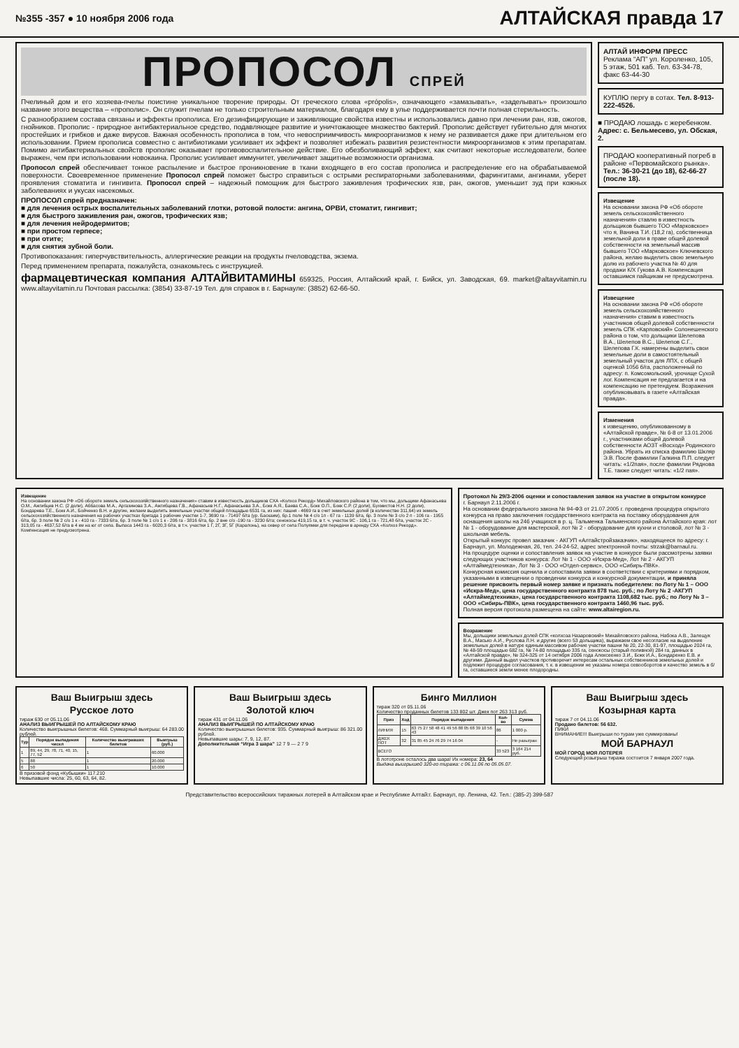№355 -357 ● 10 ноября 2006 года АЛТАЙСКАЯ правда 17
ПРОПОСОЛ СПРЕЙ
Пчелиный дом и его хозяева-пчелы поистине уникальное творение природы. От греческого слова «própolis», означающего «замазывать», «заделывать» произошло название этого вещества – «прополис». Он служит пчелам не только строительным материалом, благодаря ему в улье поддерживается почти полная стерильность.
С разнообразием состава связаны и эффекты прополиса. Его дезинфицирующие и заживляющие свойства известны и использовались давно при лечении ран, язв, ожогов, гнойников. Прополис - природное антибактериальное средство, подавляющее развитие и уничтожающее множество бактерий. Прополис действует губительно для многих простейших и грибков и даже вирусов. Важная особенность прополиса в том, что невосприимчивость микроорганизмов к нему не развивается даже при длительном его использовании. Прием прополиса совместно с антибиотиками усиливает их эффект и позволяет избежать развития резистентности микроорганизмов к этим препаратам. Помимо антибактериальных свойств прополис оказывает противовоспалительное действие. Его обезболивающий эффект, как считают некоторые исследователи, более выражен, чем при использовании новокаина. Прополис усиливает иммунитет, увеличивает защитные возможности организма.
Пропосол спрей обеспечивает тонкое распыление и быстрое проникновение в ткани входящего в его состав прополиса и распределение его на обрабатываемой поверхности. Своевременное применение Пропосол спрей поможет быстро справиться с острыми респираторными заболеваниями, фарингитами, ангинами, уберет проявления стоматита и гингивита. Пропосол спрей – надежный помощник для быстрого заживления трофических язв, ран, ожогов, уменьшит зуд при кожных заболеваниях и укусах насекомых.
ПРОПОСОЛ спрей предназначен:
■ для лечения острых воспалительных заболеваний глотки, ротовой полости: ангина, ОРВИ, стоматит, гингивит;
■ для быстрого заживления ран, ожогов, трофических язв;
■ для лечения нейродермитов;
■ при простом герпесе;
■ при отите;
■ для снятия зубной боли.
Противопоказания: гиперчувствительность, аллергические реакции на продукты пчеловодства, экзема.
Перед применением препарата, пожалуйста, ознакомьтесь с инструкцией.
фармацевтическая компания АЛТАЙВИТАМИНЫ 659325, Россия, Алтайский край, г. Бийск, ул. Заводская, 69. market@altayvitamin.ru www.altayvitamin.ru Почтовая рассылка: (3854) 33-87-19 Тел. для справок в г. Барнауле: (3852) 62-66-50.
АЛТАЙ ИНФОРМ ПРЕСС
Реклама “АП” ул. Короленко, 105, 5 этаж, 501 каб. Тел. 63-34-78, факс 63-44-30
КУПЛЮ пергу в сотах. Тел. 8-913-222-4526.
■ ПРОДАЮ лошадь с жеребенком. Адрес: с. Бельмесево, ул. Обская, 2.
ПРОДАЮ кооперативный погреб в районе «Первомайского рынка». Тел.: 36-30-21 (до 18), 62-66-27 (после 18).
Извещение
На основании закона РФ «Об обороте земель сельскохозяйственного назначения» ставлю в известность дольщиков бывшего ТОО «Марковское» что я, Ванина Т.И. (18,2 га), собственница земельной доли в праве общей долевой собственности на земельный массив бывшего ТОО «Марковское» Ключевского района, желаю выделить свою земельную долю из рабочего участка № 40 для продажи К/Х Гукова А.В. Компенсация оставшимся пайщикам не предусмотрена.
Извещение
На основании закона РФ «Об обороте земель сельскохозяйственного назначения» ставим в известность участников общей долевой собственности земель СПК «Карповский» Солонешенского района о том, что дольщики Шелепова В.А., Шелепов В.С., Шелепов С.Г., Шелепова Г.К. намерены выделить свои земельные доли в самостоятельный земельный участок для ЛПХ, с общей оценкой 1056 б/га, расположенный по адресу: п. Комсомольский, урочище Сухой лог. Компенсация не предлагается и на компенсацию не претендуем. Возражения опубликовывать в газете «Алтайская правда».
Изменения
к извещению, опубликованному в «Алтайской правде», № 6-8 от 13.01.2006 г., участниками общей долевой собственности АОЗТ «Восход» Родинского района. Убрать из списка фамилию Шкляр Э.В. После фамилии Галкина П.П. следует читать: «1/2пая», после фамилии Ряднова Т.Е. также следует читать: «1/2 пая».
Извещение
На основании закона РФ «Об обороте земель сельскохозяйственного назначения» ставим в известность дольщиков СХА «Колхоз Рекорд» Михайловского района в том, что мы, дольщики Афанасьева О.М., Ажгибцев Н.С. (2 доли), Аббасова М.А., Аргазинова З.А., Ажгибцева Г.В., Афанасьев Н.Г., Афанасьева З.А., Бокк А.Я., Баева С.А., Бокк О.П., Бокк С.Р. (2 доли), Бухмистов Н.Н. (2 доли), Бондарева Т.Е., Бокк А.И., Бойченко В.Н. и другие, желаем выделить земельные участки общей площадью 6531 га, из них: пашня - 4669 га в счет земельных долей (в количестве 311,64) из земель сельскохозяйственного назначения на рабочих участках бригада 1 рабочие участки 1-7, 3690 га - 71497 б/га (ур. Баскаим), бр.1 поле № 4 с/о 1п - 67 га - 1139 б/га, бр. 3 поле № 3 с/о 2 п - 106 га - 1955 б/га, бр. 3 поле № 2 с/о 1 к - 410 га - 7333 б/га, бр. 3 поле № 1 с/о 1 к - 206 га - 3816 б/га, бр. 2 вне с/о -190 га - 3230 б/га; сенокосы 419,15 га, в т. ч. участок 9С - 106,1 га - 721,48 б/га, участок 2С - 313,05 га - 4637,52 б/га в 4 км на юг от села. Выпаса 1443 га - 6020,3 б/га, в т.ч. участки 1 Г, 2Г, 3Г, 5Г (Каралонь), на север от села Полуямки для передачи в аренду СХА «Колхоз Рекорд». Компенсация не предусмотрена.
Протокол № 29/3-2006 оценки и сопоставления заявок на участие в открытом конкурсе
г. Барнаул 2.11.2006 г.
На основании федерального закона № 94-ФЗ от 21.07.2005 г. проведена процедура открытого конкурса на право заключения государственного контракта на поставку оборудования для оснащения школы на 246 учащихся в р. ц. Тальменка Тальменского района Алтайского края: лот № 1 - оборудование для мастерской, лот № 2 - оборудование для кухни и столовой, лот № 3 - школьная мебель.
Открытый конкурс провел заказчик - АКГУП «Алтайстройзаказчик», находящееся по адресу: г. Барнаул, ул. Молодежная, 26, тел. 24-24-52, адрес электронной почты: strzak@barnaul.ru.
На процедуре оценки и сопоставления заявок на участие в конкурсе были рассмотрены заявки следующих участников конкурса: Лот № 1 - ООО «Искра-Мед», Лот № 2 - АКГУП «Алтаймедтехника», Лот № 3 - ООО «Отдел-сервис», ООО «Сибирь-ПВК».
Конкурсная комиссия оценила и сопоставила заявки в соответствии с критериями и порядком, указанными в извещении о проведении конкурса и конкурсной документации, и приняла решение присвоить первый номер заявке и признать победителем: по Лоту № 1 – ООО «Искра-Мед», цена государственного контракта 878 тыс. руб.; по Лоту № 2 -АКГУП «Алтаймедтехника», цена государственного контракта 1108,682 тыс. руб.; по Лоту № 3 – ООО «Сибирь-ПВК», цена государственного контракта 1460,96 тыс. руб.
Полная версия протокола размещена на сайте: www.altairegion.ru.
Возражение
Мы, дольщики земельных долей СПК «колхоза Назаровский» Михайловского района, Набока А.В., Залещук В.А., Масько А.И., Руслова Л.Н. и другие (всего 53 дольщика), выражаем свое несогласие на выделение земельных долей в натуре единым массивом рабочие участки пашни № 20, 22-30, 81-97, площадью 2024 га, № 48-59 площадью 682 га, № 74-80 площадью 335 га, сенокосы (старый поливной) 284 га, данных в «Алтайской правде», № 324-325 от 14 октября 2006 года Алексеенко З.И., Бокк И.А., Бондаренко Е.В. и другими. Данный выдел участков противоречит интересам остальных собственников земельных долей и подлежит процедуре согласования, т. к. в извещении не указаны номера севооборотов и качество земель в б/га, оставшиеся земли менее плодородны.
Ваш Выигрыш здесь
Русское лото
тираж 630 от 05.11.06
АНАЛИЗ ВЫИГРЫШЕЙ ПО АЛТАЙСКОМУ КРАЮ
Количество выигрышных билетов: 468. Суммарный выигрыш: 64 283.00 рублей.
| Тур | Порядок выпадения чисел | Количество выигравших билетов | Выигрыш (руб.) |
| --- | --- | --- | --- |
| 1 | 89, 44, 29, 78, 71, 40, 15, 77, 52 | 1 | 60.000 |
| 5 | 88 | 1 | 20.000 |
| 6 | 50 | 1 | 10.000 |
В призовой фонд «Кубышки» 117.210
Невыпавшие числа: 25, 60, 63, 64, 82.
Ваш Выигрыш здесь
Золотой ключ
тираж 431 от 04.11.06
АНАЛИЗ ВЫИГРЫШЕЙ ПО АЛТАЙСКОМУ КРАЮ
Количество выигрышных билетов: 935. Суммарный выигрыш: 86 321.00 рублей.
Невыпавшие шары: 7, 9, 12, 87.
Дополнительная “Игра 3 шара” 12 7 9 — 2 7 9
Бинго Миллион
тираж 320 от 05.11.06
Количество проданных билетов 133 802 шт. Джек пот 263 313 руб.
| Приз | Ход | Порядок выпадения | Кол-во | Сумма |
| --- | --- | --- | --- | --- |
| ЛИНИЯ | 15 | 63 75 27 58 48 41 49 56 88 05 68 39 10 56 43 | 86 | 1 000 р. |
| ДЖЕК ПОТ | 32 | 31 85 45 24 76 29 74 16 04 | - | Не разыгран |
| ВСЕГО | | | 33 523 | 3 164 214 руб. |
В лототроне осталось два шара! Их номера: 23, 64
Выдача выигрышей 320-го тиража: с 06.11.06 по 05.05.07.
Ваш Выигрыш здесь
Козырная карта
тираж 7 от 04.11.06
Продано билетов: 56 632.
ПИКИ
ВНИМАНИЕ!!! Выигрыши по турам уже суммированы!
МОЙ БАРНАУЛ
МОЙ ГОРОД МОЯ ЛОТЕРЕЯ
Следующий розыгрыш тиража состоится 7 января 2007 года.
Представительство всероссийских тиражных лотерей в Алтайском крае и Республике Алтай:г. Барнаул, пр. Ленина, 42. Тел.: (385-2) 399-587